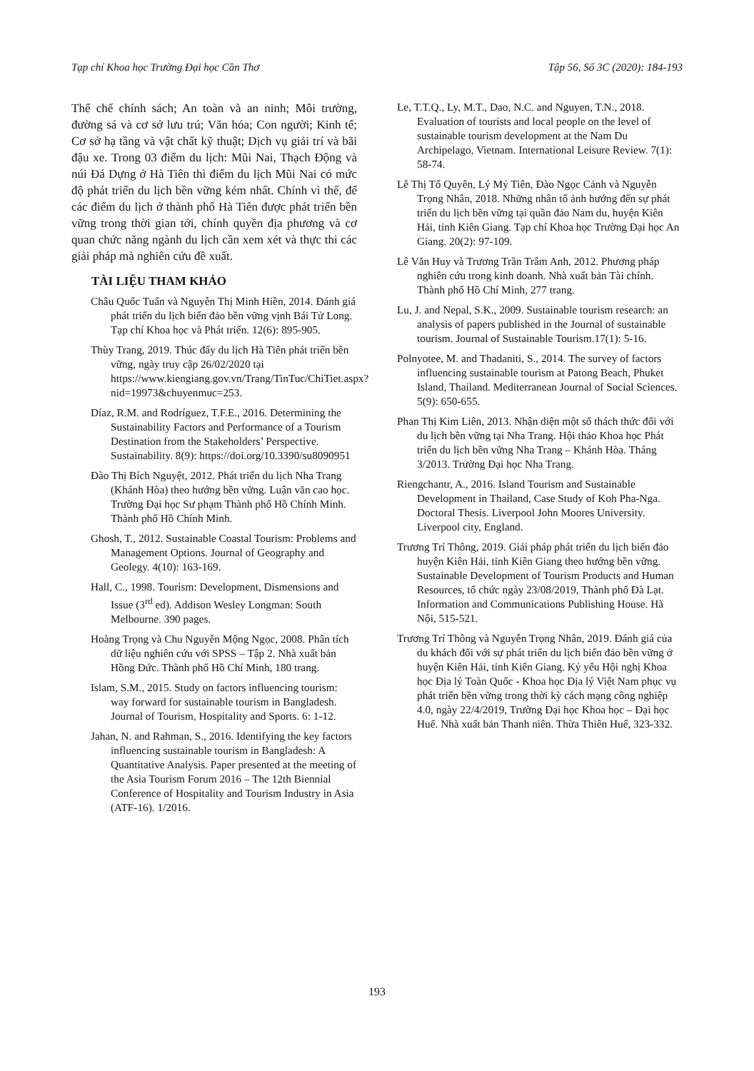Tạp chí Khoa học Trường Đại học Cần Thơ Tập 56, Số 3C (2020): 184-193
Thể chế chính sách; An toàn và an ninh; Môi trường, đường sá và cơ sở lưu trú; Văn hóa; Con người; Kinh tế; Cơ sở hạ tầng và vật chất kỹ thuật; Dịch vụ giải trí và bãi đậu xe. Trong 03 điểm du lịch: Mũi Nai, Thạch Động và núi Đá Dựng ở Hà Tiên thì điểm du lịch Mũi Nai có mức độ phát triển du lịch bền vững kém nhất. Chính vì thế, để các điểm du lịch ở thành phố Hà Tiên được phát triển bền vững trong thời gian tới, chính quyền địa phương và cơ quan chức năng ngành du lịch cần xem xét và thực thi các giải pháp mà nghiên cứu đề xuất.
TÀI LIỆU THAM KHẢO
Châu Quốc Tuấn và Nguyễn Thị Minh Hiền, 2014. Đánh giá phát triển du lịch biển đảo bền vững vịnh Bái Tử Long. Tạp chí Khoa học và Phát triển. 12(6): 895-905.
Thùy Trang, 2019. Thúc đẩy du lịch Hà Tiên phát triển bền vững, ngày truy cập 26/02/2020 tại https://www.kiengiang.gov.vn/Trang/TinTuc/ChiTiet.aspx?nid=19973&chuyenmuc=253.
Díaz, R.M. and Rodríguez, T.F.E., 2016. Determining the Sustainability Factors and Performance of a Tourism Destination from the Stakeholders’ Perspective. Sustainability. 8(9): https://doi.org/10.3390/su8090951
Đào Thị Bích Nguyệt, 2012. Phát triển du lịch Nha Trang (Khánh Hòa) theo hướng bền vững. Luận văn cao học. Trường Đại học Sư phạm Thành phố Hồ Chính Minh. Thành phố Hồ Chính Minh.
Ghosh, T., 2012. Sustainable Coastal Tourism: Problems and Management Options. Journal of Geography and Geolegy. 4(10): 163-169.
Hall, C., 1998. Tourism: Development, Dismensions and Issue (3<sup>rd</sup> ed). Addison Wesley Longman: South Melbourne. 390 pages.
Hoàng Trọng và Chu Nguyễn Mộng Ngọc, 2008. Phân tích dữ liệu nghiên cứu với SPSS – Tập 2. Nhà xuất bản Hồng Đức. Thành phố Hồ Chí Minh, 180 trang.
Islam, S.M., 2015. Study on factors influencing tourism: way forward for sustainable tourism in Bangladesh. Journal of Tourism, Hospitality and Sports. 6: 1-12.
Jahan, N. and Rahman, S., 2016. Identifying the key factors influencing sustainable tourism in Bangladesh: A Quantitative Analysis. Paper presented at the meeting of the Asia Tourism Forum 2016 – The 12th Biennial Conference of Hospitality and Tourism Industry in Asia (ATF-16). 1/2016.
Le, T.T.Q., Ly, M.T., Dao, N.C. and Nguyen, T.N., 2018. Evaluation of tourists and local people on the level of sustainable tourism development at the Nam Du Archipelago, Vietnam. International Leisure Review. 7(1): 58-74.
Lê Thị Tố Quyên, Lý Mỷ Tiên, Đào Ngọc Cảnh và Nguyễn Trọng Nhân, 2018. Những nhân tố ảnh hướng đến sự phát triển du lịch bền vững tại quần đảo Nam du, huyện Kiên Hải, tỉnh Kiên Giang. Tạp chí Khoa học Trường Đại học An Giang. 20(2): 97-109.
Lê Văn Huy và Trương Trần Trâm Anh, 2012. Phương pháp nghiên cứu trong kinh doanh. Nhà xuất bản Tài chính. Thành phố Hồ Chí Minh, 277 trang.
Lu, J. and Nepal, S.K., 2009. Sustainable tourism research: an analysis of papers published in the Journal of sustainable tourism. Journal of Sustainable Tourism.17(1): 5-16.
Polnyotee, M. and Thadaniti, S., 2014. The survey of factors influencing sustainable tourism at Patong Beach, Phuket Island, Thailand. Mediterranean Journal of Social Sciences. 5(9): 650-655.
Phan Thị Kim Liên, 2013. Nhận diện một số thách thức đối với du lịch bền vững tại Nha Trang. Hội thảo Khoa học Phát triển du lịch bền vững Nha Trang – Khánh Hòa. Tháng 3/2013. Trường Đại học Nha Trang.
Riengchantr, A., 2016. Island Tourism and Sustainable Development in Thailand, Case Study of Koh Pha-Nga. Doctoral Thesis. Liverpool John Moores University. Liverpool city, England.
Trương Trí Thông, 2019. Giải pháp phát triển du lịch biển đảo huyện Kiên Hải, tỉnh Kiên Giang theo hướng bền vững. Sustainable Development of Tourism Products and Human Resources, tổ chức ngày 23/08/2019, Thành phố Đà Lạt. Information and Communications Publishing House. Hà Nội, 515-521.
Trương Trí Thông và Nguyễn Trọng Nhân, 2019. Đánh giá của du khách đối với sự phát triển du lịch biển đảo bền vững ở huyện Kiên Hải, tỉnh Kiên Giang. Kỷ yếu Hội nghị Khoa học Địa lý Toàn Quốc - Khoa học Địa lý Việt Nam phục vụ phát triển bền vững trong thời kỳ cách mạng công nghiệp 4.0, ngày 22/4/2019, Trường Đại học Khoa học – Đại học Huế. Nhà xuất bản Thanh niên. Thừa Thiên Huế, 323-332.
193